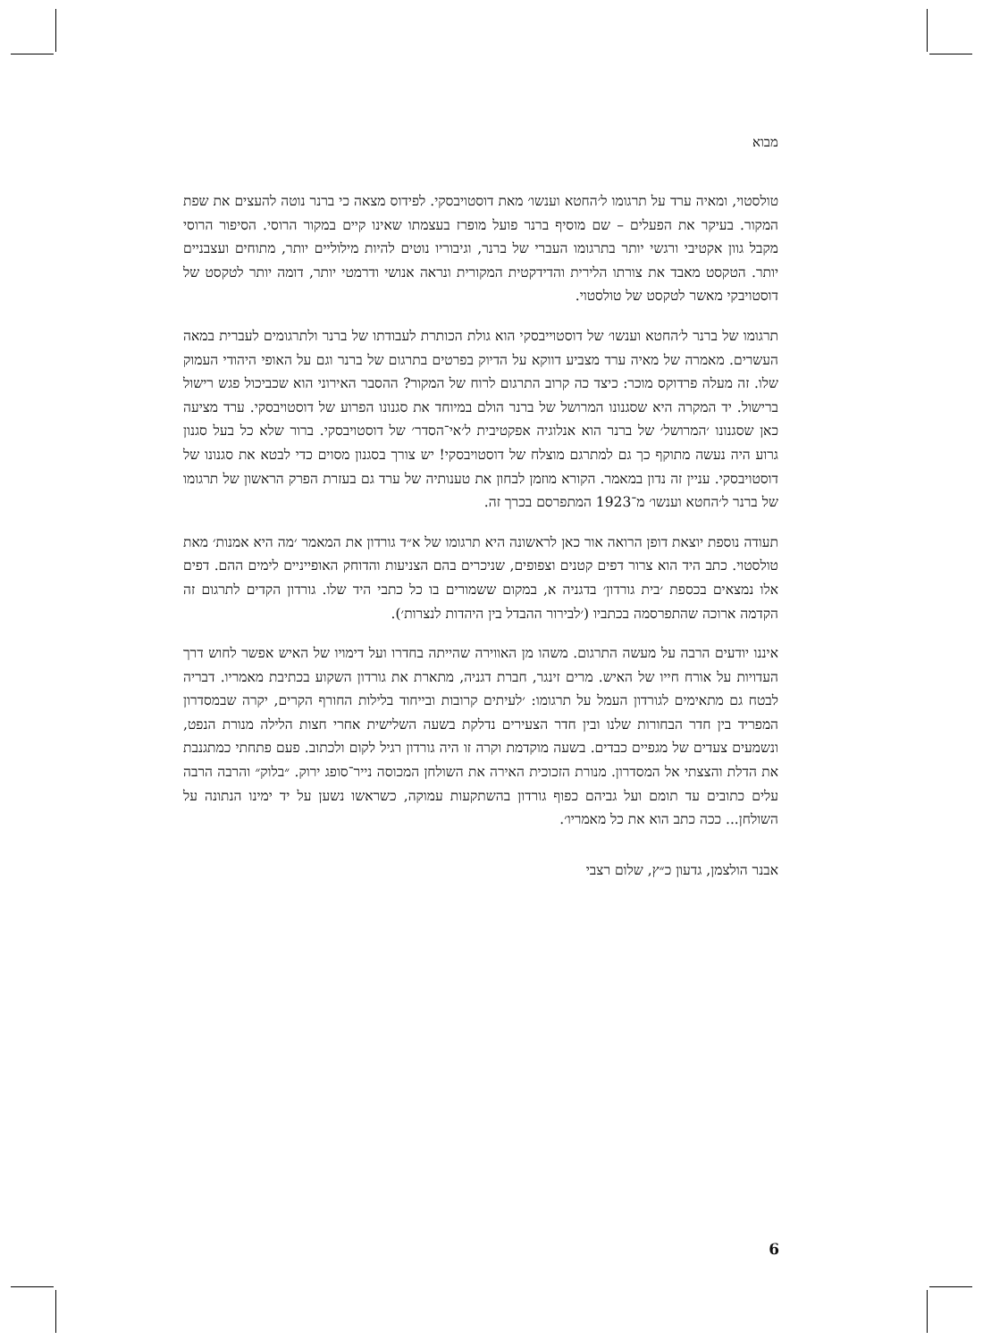מבוא
טולסטוי, ומאיה ערד על תרגומו ל׳החטא וענשו׳ מאת דוסטויבסקי. לפידוס מצאה כי ברנר נוטה להעצים את שפת המקור. בעיקר את הפעלים – שם מוסיף ברנר פועל מופרז בעצמתו שאינו קיים במקור הרוסי. הסיפור הרוסי מקבל גוון אקטיבי ורגשי יותר בתרגומו העברי של ברנר, וגיבוריו נוטים להיות מילוליים יותר, מתוחים ועצבניים יותר. הטקסט מאבד את צורתו הלירית והדידקטית המקורית ונראה אנושי ודרמטי יותר, דומה יותר לטקסט של דוסטויבקי מאשר לטקסט של טולסטוי.
תרגומו של ברנר ל׳החטא וענשו׳ של דוסטוייבסקי הוא גולת הכותרת לעבודתו של ברנר ולתרגומים לעברית במאה העשרים. מאמרה של מאיה ערד מצביע דווקא על הדיוק בפרטים בתרגום של ברנר וגם על האופי היהודי העמוק שלו. זה מעלה פרדוקס מוכר: כיצד כה קרוב התרגום לרוח של המקור? ההסבר האירוני הוא שכביכול פגש רישול ברישול. יד המקרה היא שסגנונו המרושל של ברנר הולם במיוחד את סגנונו הפרוע של דוסטויבסקי. ערד מציעה כאן שסגנונו ׳המרושל׳ של ברנר הוא אנלוגיה אפקטיבית ל׳אי־הסדר׳ של דוסטויבסקי. ברור שלא כל בעל סגנון גרוע היה נעשה מתוקף כך גם למתרגם מוצלח של דוסטויבסקי! יש צורך בסגנון מסוים כדי לבטא את סגנונו של דוסטויבסקי. עניין זה נדון במאמר. הקורא מוזמן לבחון את טענותיה של ערד גם בעזרת הפרק הראשון של תרגומו של ברנר ל׳החטא וענשו׳ מ־1923 המתפרסם בכרך זה.
תעודה נוספת יוצאת דופן הרואה אור כאן לראשונה היא תרגומו של א״ד גורדון את המאמר ׳מה היא אמנות׳ מאת טולסטוי. כתב היד הוא צרור דפים קטנים וצפופים, שניכרים בהם הצניעות והדוחק האופייניים לימים ההם. דפים אלו נמצאים בכספת ׳בית גורדון׳ בדגניה א, במקום ששמורים בו כל כתבי היד שלו. גורדון הקדים לתרגום זה הקדמה ארוכה שהתפרסמה בכתביו (׳לבירור ההבדל בין היהדות לנצרות׳).
איננו יודעים הרבה על מעשה התרגום. משהו מן האווירה שהייתה בחדרו ועל דימויו של האיש אפשר לחוש דרך העדויות על אורח חייו של האיש. מרים זינגר, חברת דגניה, מתארת את גורדון השקוע בכתיבת מאמריו. דבריה לבטח גם מתאימים לגורדון העמל על תרגומו: ׳לעיתים קרובות ובייחוד בלילות החורף הקרים, יקרה שבמסדרון המפריד בין חדר הבחורות שלנו ובין חדר הצעירים נדלקת בשעה השלישית אחרי חצות הלילה מנורת הנפט, ונשמעים צעדים של מגפיים כבדים. בשעה מוקדמת וקרה זו היה גורדון רגיל לקום ולכתוב. פעם פתחתי כמתגנבת את הדלת והצצתי אל המסדרון. מנורת הזכוכית האירה את השולחן המכוסה נייר־סופג ירוק. ״בלוק״ והרבה הרבה עלים כתובים עד תומם ועל גביהם כפוף גורדון בהשתקעות עמוקה, כשראשו נשען על יד ימינו הנתונה על השולחן... ככה כתב הוא את כל מאמריו׳.
אבנר הולצמן, גדעון כ״ץ, שלום רצבי
6